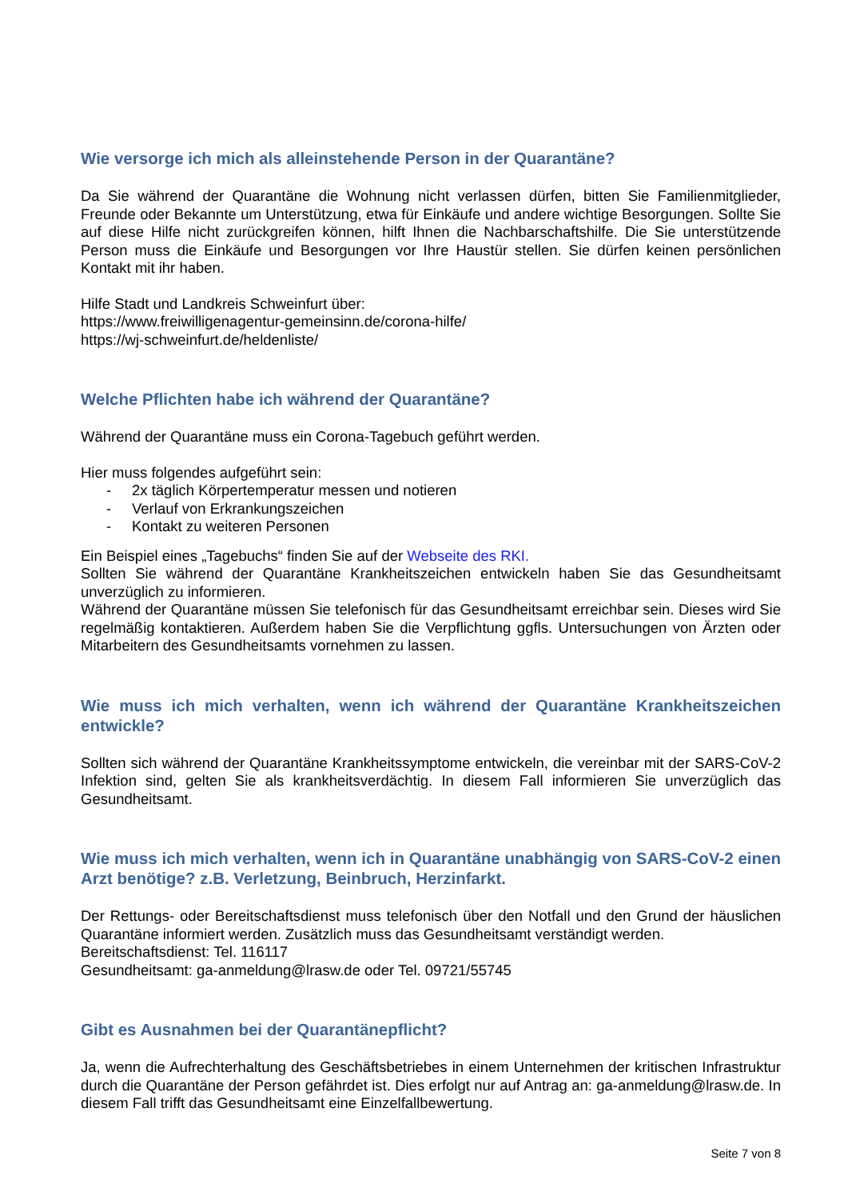Wie versorge ich mich als alleinstehende Person in der Quarantäne?
Da Sie während der Quarantäne die Wohnung nicht verlassen dürfen, bitten Sie Familienmitglieder, Freunde oder Bekannte um Unterstützung, etwa für Einkäufe und andere wichtige Besorgungen. Sollte Sie auf diese Hilfe nicht zurückgreifen können, hilft Ihnen die Nachbarschaftshilfe. Die Sie unterstützende Person muss die Einkäufe und Besorgungen vor Ihre Haustür stellen. Sie dürfen keinen persönlichen Kontakt mit ihr haben.
Hilfe Stadt und Landkreis Schweinfurt über:
https://www.freiwilligenagentur-gemeinsinn.de/corona-hilfe/
https://wj-schweinfurt.de/heldenliste/
Welche Pflichten habe ich während der Quarantäne?
Während der Quarantäne muss ein Corona-Tagebuch geführt werden.
Hier muss folgendes aufgeführt sein:
- 2x täglich Körpertemperatur messen und notieren
- Verlauf von Erkrankungszeichen
- Kontakt zu weiteren Personen
Ein Beispiel eines „Tagebuchs“ finden Sie auf der Webseite des RKI.
Sollten Sie während der Quarantäne Krankheitszeichen entwickeln haben Sie das Gesundheitsamt unverzüglich zu informieren.
Während der Quarantäne müssen Sie telefonisch für das Gesundheitsamt erreichbar sein. Dieses wird Sie regelmäßig kontaktieren. Außerdem haben Sie die Verpflichtung ggfls. Untersuchungen von Ärzten oder Mitarbeitern des Gesundheitsamts vornehmen zu lassen.
Wie muss ich mich verhalten, wenn ich während der Quarantäne Krankheitszeichen entwickle?
Sollten sich während der Quarantäne Krankheitssymptome entwickeln, die vereinbar mit der SARS-CoV-2 Infektion sind, gelten Sie als krankheitsverdächtig. In diesem Fall informieren Sie unverzüglich das Gesundheitsamt.
Wie muss ich mich verhalten, wenn ich in Quarantäne unabhängig von SARS-CoV-2 einen Arzt benötige? z.B. Verletzung, Beinbruch, Herzinfarkt.
Der Rettungs- oder Bereitschaftsdienst muss telefonisch über den Notfall und den Grund der häuslichen Quarantäne informiert werden. Zusätzlich muss das Gesundheitsamt verständigt werden.
Bereitschaftsdienst: Tel. 116117
Gesundheitsamt: ga-anmeldung@lrasw.de oder Tel. 09721/55745
Gibt es Ausnahmen bei der Quarantänepflicht?
Ja, wenn die Aufrechterhaltung des Geschäftsbetriebes in einem Unternehmen der kritischen Infrastruktur durch die Quarantäne der Person gefährdet ist. Dies erfolgt nur auf Antrag an: ga-anmeldung@lrasw.de. In diesem Fall trifft das Gesundheitsamt eine Einzelfallbewertung.
Seite 7 von 8